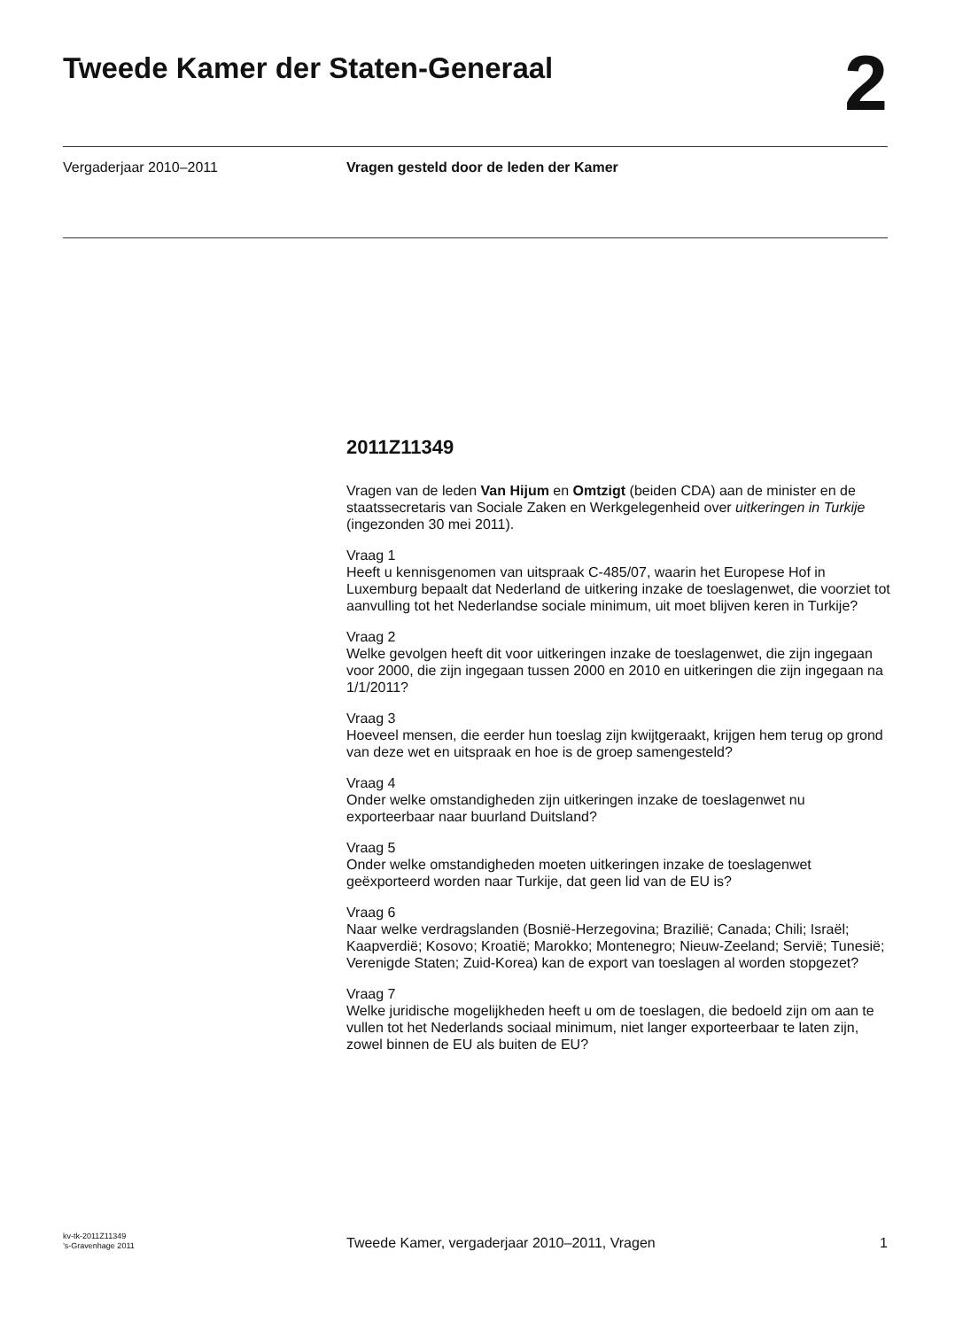Tweede Kamer der Staten-Generaal
2
Vergaderjaar 2010–2011 Vragen gesteld door de leden der Kamer
2011Z11349
Vragen van de leden Van Hijum en Omtzigt (beiden CDA) aan de minister en de staatssecretaris van Sociale Zaken en Werkgelegenheid over uitkeringen in Turkije (ingezonden 30 mei 2011).
Vraag 1
Heeft u kennisgenomen van uitspraak C-485/07, waarin het Europese Hof in Luxemburg bepaalt dat Nederland de uitkering inzake de toeslagenwet, die voorziet tot aanvulling tot het Nederlandse sociale minimum, uit moet blijven keren in Turkije?
Vraag 2
Welke gevolgen heeft dit voor uitkeringen inzake de toeslagenwet, die zijn ingegaan voor 2000, die zijn ingegaan tussen 2000 en 2010 en uitkeringen die zijn ingegaan na 1/1/2011?
Vraag 3
Hoeveel mensen, die eerder hun toeslag zijn kwijtgeraakt, krijgen hem terug op grond van deze wet en uitspraak en hoe is de groep samengesteld?
Vraag 4
Onder welke omstandigheden zijn uitkeringen inzake de toeslagenwet nu exporteerbaar naar buurland Duitsland?
Vraag 5
Onder welke omstandigheden moeten uitkeringen inzake de toeslagenwet geëxporteerd worden naar Turkije, dat geen lid van de EU is?
Vraag 6
Naar welke verdragslanden (Bosnië-Herzegovina; Brazilië; Canada; Chili; Israël; Kaapverdië; Kosovo; Kroatië; Marokko; Montenegro; Nieuw-Zeeland; Servië; Tunesië; Verenigde Staten; Zuid-Korea) kan de export van toeslagen al worden stopgezet?
Vraag 7
Welke juridische mogelijkheden heeft u om de toeslagen, die bedoeld zijn om aan te vullen tot het Nederlands sociaal minimum, niet langer exporteerbaar te laten zijn, zowel binnen de EU als buiten de EU?
kv-tk-2011Z11349
’s-Gravenhage 2011
Tweede Kamer, vergaderjaar 2010–2011, Vragen
1